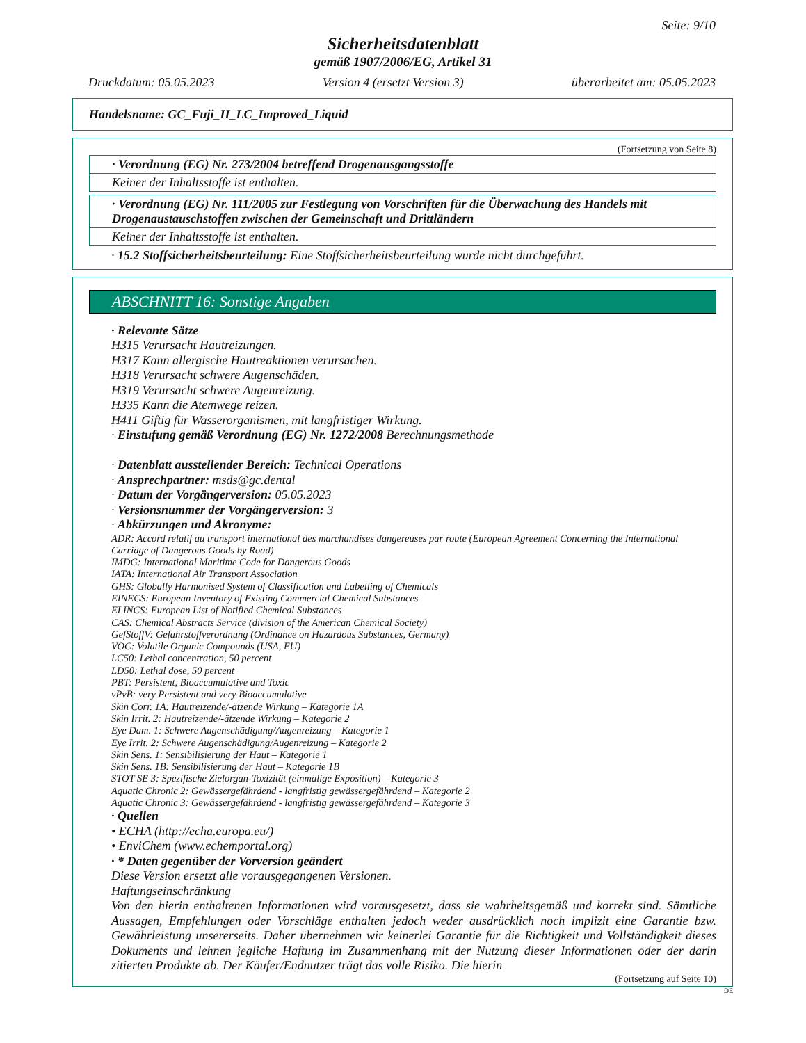Seite: 9/10
Sicherheitsdatenblatt
gemäß 1907/2006/EG, Artikel 31
Druckdatum: 05.05.2023 Version 4 (ersetzt Version 3) überarbeitet am: 05.05.2023
Handelsname: GC_Fuji_II_LC_Improved_Liquid
(Fortsetzung von Seite 8)
· Verordnung (EG) Nr. 273/2004 betreffend Drogenausgangsstoffe
Keiner der Inhaltsstoffe ist enthalten.
· Verordnung (EG) Nr. 111/2005 zur Festlegung von Vorschriften für die Überwachung des Handels mit Drogenaustauschstoffen zwischen der Gemeinschaft und Drittländern
Keiner der Inhaltsstoffe ist enthalten.
· 15.2 Stoffsicherheitsbeurteilung: Eine Stoffsicherheitsbeurteilung wurde nicht durchgeführt.
ABSCHNITT 16: Sonstige Angaben
· Relevante Sätze
H315 Verursacht Hautreizungen.
H317 Kann allergische Hautreaktionen verursachen.
H318 Verursacht schwere Augenschäden.
H319 Verursacht schwere Augenreizung.
H335 Kann die Atemwege reizen.
H411 Giftig für Wasserorganismen, mit langfristiger Wirkung.
· Einstufung gemäß Verordnung (EG) Nr. 1272/2008 Berechnungsmethode
· Datenblatt ausstellender Bereich: Technical Operations
· Ansprechpartner: msds@gc.dental
· Datum der Vorgängerversion: 05.05.2023
· Versionsnummer der Vorgängerversion: 3
· Abkürzungen und Akronyme:
ADR: Accord relatif au transport international des marchandises dangereuses par route (European Agreement Concerning the International Carriage of Dangerous Goods by Road)
IMDG: International Maritime Code for Dangerous Goods
IATA: International Air Transport Association
GHS: Globally Harmonised System of Classification and Labelling of Chemicals
EINECS: European Inventory of Existing Commercial Chemical Substances
ELINCS: European List of Notified Chemical Substances
CAS: Chemical Abstracts Service (division of the American Chemical Society)
GefStoffV: Gefahrstoffverordnung (Ordinance on Hazardous Substances, Germany)
VOC: Volatile Organic Compounds (USA, EU)
LC50: Lethal concentration, 50 percent
LD50: Lethal dose, 50 percent
PBT: Persistent, Bioaccumulative and Toxic
vPvB: very Persistent and very Bioaccumulative
Skin Corr. 1A: Hautreizende/-ätzende Wirkung – Kategorie 1A
Skin Irrit. 2: Hautreizende/-ätzende Wirkung – Kategorie 2
Eye Dam. 1: Schwere Augenschädigung/Augenreizung – Kategorie 1
Eye Irrit. 2: Schwere Augenschädigung/Augenreizung – Kategorie 2
Skin Sens. 1: Sensibilisierung der Haut – Kategorie 1
Skin Sens. 1B: Sensibilisierung der Haut – Kategorie 1B
STOT SE 3: Spezifische Zielorgan-Toxizität (einmalige Exposition) – Kategorie 3
Aquatic Chronic 2: Gewässergefährdend - langfristig gewässergefährdend – Kategorie 2
Aquatic Chronic 3: Gewässergefährdend - langfristig gewässergefährdend – Kategorie 3
· Quellen
• ECHA (http://echa.europa.eu/)
• EnviChem (www.echemportal.org)
· * Daten gegenüber der Vorversion geändert
Diese Version ersetzt alle vorausgegangenen Versionen.
Haftungseinschränkung
Von den hierin enthaltenen Informationen wird vorausgesetzt, dass sie wahrheitsgemäß und korrekt sind. Sämtliche Aussagen, Empfehlungen oder Vorschläge enthalten jedoch weder ausdrücklich noch implizit eine Garantie bzw. Gewährleistung unsererseits. Daher übernehmen wir keinerlei Garantie für die Richtigkeit und Vollständigkeit dieses Dokuments und lehnen jegliche Haftung im Zusammenhang mit der Nutzung dieser Informationen oder der darin zitierten Produkte ab. Der Käufer/Endnutzer trägt das volle Risiko. Die hierin
(Fortsetzung auf Seite 10)
DE